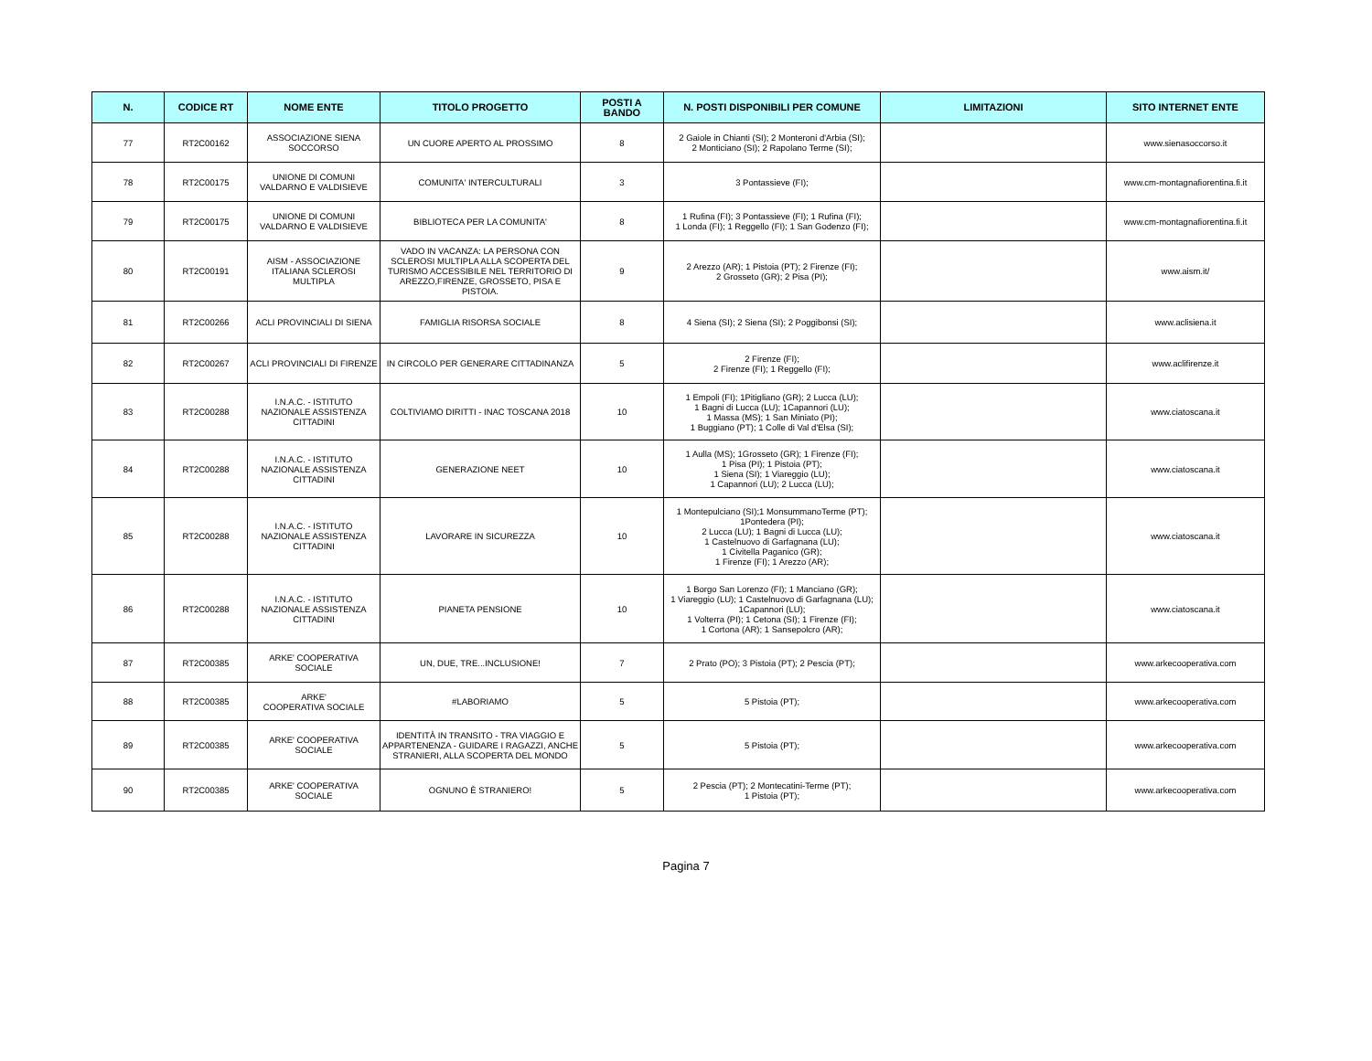| N. | CODICE RT | NOME ENTE | TITOLO PROGETTO | POSTI A BANDO | N. POSTI DISPONIBILI PER COMUNE | LIMITAZIONI | SITO INTERNET ENTE |
| --- | --- | --- | --- | --- | --- | --- | --- |
| 77 | RT2C00162 | ASSOCIAZIONE SIENA SOCCORSO | UN CUORE APERTO AL PROSSIMO | 8 | 2 Gaiole in Chianti (SI); 2 Monteroni d'Arbia (SI); 2 Monticiano (SI); 2 Rapolano Terme (SI); | | www.sienasoccorso.it |
| 78 | RT2C00175 | UNIONE DI COMUNI VALDARNO E VALDISIEVE | COMUNITA' INTERCULTURALI | 3 | 3 Pontassieve (FI); | | www.cm-montagnafiorentina.fi.it |
| 79 | RT2C00175 | UNIONE DI COMUNI VALDARNO E VALDISIEVE | BIBLIOTECA PER LA COMUNITA' | 8 | 1 Rufina (FI); 3 Pontassieve (FI); 1 Rufina (FI); 1 Londa (FI); 1 Reggello (FI); 1 San Godenzo (FI); | | www.cm-montagnafiorentina.fi.it |
| 80 | RT2C00191 | AISM - ASSOCIAZIONE ITALIANA SCLEROSI MULTIPLA | VADO IN VACANZA: LA PERSONA CON SCLEROSI MULTIPLA ALLA SCOPERTA DEL TURISMO ACCESSIBILE NEL TERRITORIO DI AREZZO,FIRENZE, GROSSETO, PISA E PISTOIA. | 9 | 2 Arezzo (AR); 1 Pistoia (PT); 2 Firenze (FI); 2 Grosseto (GR); 2 Pisa (PI); | | www.aism.it/ |
| 81 | RT2C00266 | ACLI PROVINCIALI DI SIENA | FAMIGLIA RISORSA SOCIALE | 8 | 4 Siena (SI); 2 Siena (SI); 2 Poggibonsi (SI); | | www.aclisiena.it |
| 82 | RT2C00267 | ACLI PROVINCIALI DI FIRENZE | IN CIRCOLO PER GENERARE CITTADINANZA | 5 | 2 Firenze (FI); 2 Firenze (FI); 1 Reggello (FI); | | www.aclifirenze.it |
| 83 | RT2C00288 | I.N.A.C. - ISTITUTO NAZIONALE ASSISTENZA CITTADINI | COLTIVIAMO DIRITTI - INAC TOSCANA 2018 | 10 | 1 Empoli (FI); 1Pitigliano (GR); 2 Lucca (LU); 1 Bagni di Lucca (LU); 1Capannori (LU); 1 Massa (MS); 1 San Miniato (PI); 1 Buggiano (PT); 1 Colle di Val d'Elsa (SI); | | www.ciatoscana.it |
| 84 | RT2C00288 | I.N.A.C. - ISTITUTO NAZIONALE ASSISTENZA CITTADINI | GENERAZIONE NEET | 10 | 1 Aulla (MS); 1Grosseto (GR); 1 Firenze (FI); 1 Pisa (PI); 1 Pistoia (PT); 1 Siena (SI); 1 Viareggio (LU); 1 Capannori (LU); 2 Lucca (LU); | | www.ciatoscana.it |
| 85 | RT2C00288 | I.N.A.C. - ISTITUTO NAZIONALE ASSISTENZA CITTADINI | LAVORARE IN SICUREZZA | 10 | 1 Montepulciano (SI);1 MonsummanoTerme (PT); 1Pontedera (PI); 2 Lucca (LU); 1 Bagni di Lucca (LU); 1 Castelnuovo di Garfagnana (LU); 1 Civitella Paganico (GR); 1 Firenze (FI); 1 Arezzo (AR); | | www.ciatoscana.it |
| 86 | RT2C00288 | I.N.A.C. - ISTITUTO NAZIONALE ASSISTENZA CITTADINI | PIANETA PENSIONE | 10 | 1 Borgo San Lorenzo (FI); 1 Manciano (GR); 1 Viareggio (LU); 1 Castelnuovo di Garfagnana (LU); 1Capannori (LU); 1 Volterra (PI); 1 Cetona (SI); 1 Firenze (FI); 1 Cortona (AR); 1 Sansepolcro (AR); | | www.ciatoscana.it |
| 87 | RT2C00385 | ARKE' COOPERATIVA SOCIALE | UN, DUE, TRE...INCLUSIONE! | 7 | 2 Prato (PO); 3 Pistoia (PT); 2 Pescia (PT); | | www.arkecooperativa.com |
| 88 | RT2C00385 | ARKE' COOPERATIVA SOCIALE | #LABORIAMO | 5 | 5 Pistoia (PT); | | www.arkecooperativa.com |
| 89 | RT2C00385 | ARKE' COOPERATIVA SOCIALE | IDENTITÀ IN TRANSITO - TRA VIAGGIO E APPARTENENZA - GUIDARE I RAGAZZI, ANCHE STRANIERI, ALLA SCOPERTA DEL MONDO | 5 | 5 Pistoia (PT); | | www.arkecooperativa.com |
| 90 | RT2C00385 | ARKE' COOPERATIVA SOCIALE | OGNUNO È STRANIERO! | 5 | 2 Pescia (PT); 2 Montecatini-Terme (PT); 1 Pistoia (PT); | | www.arkecooperativa.com |
Pagina 7